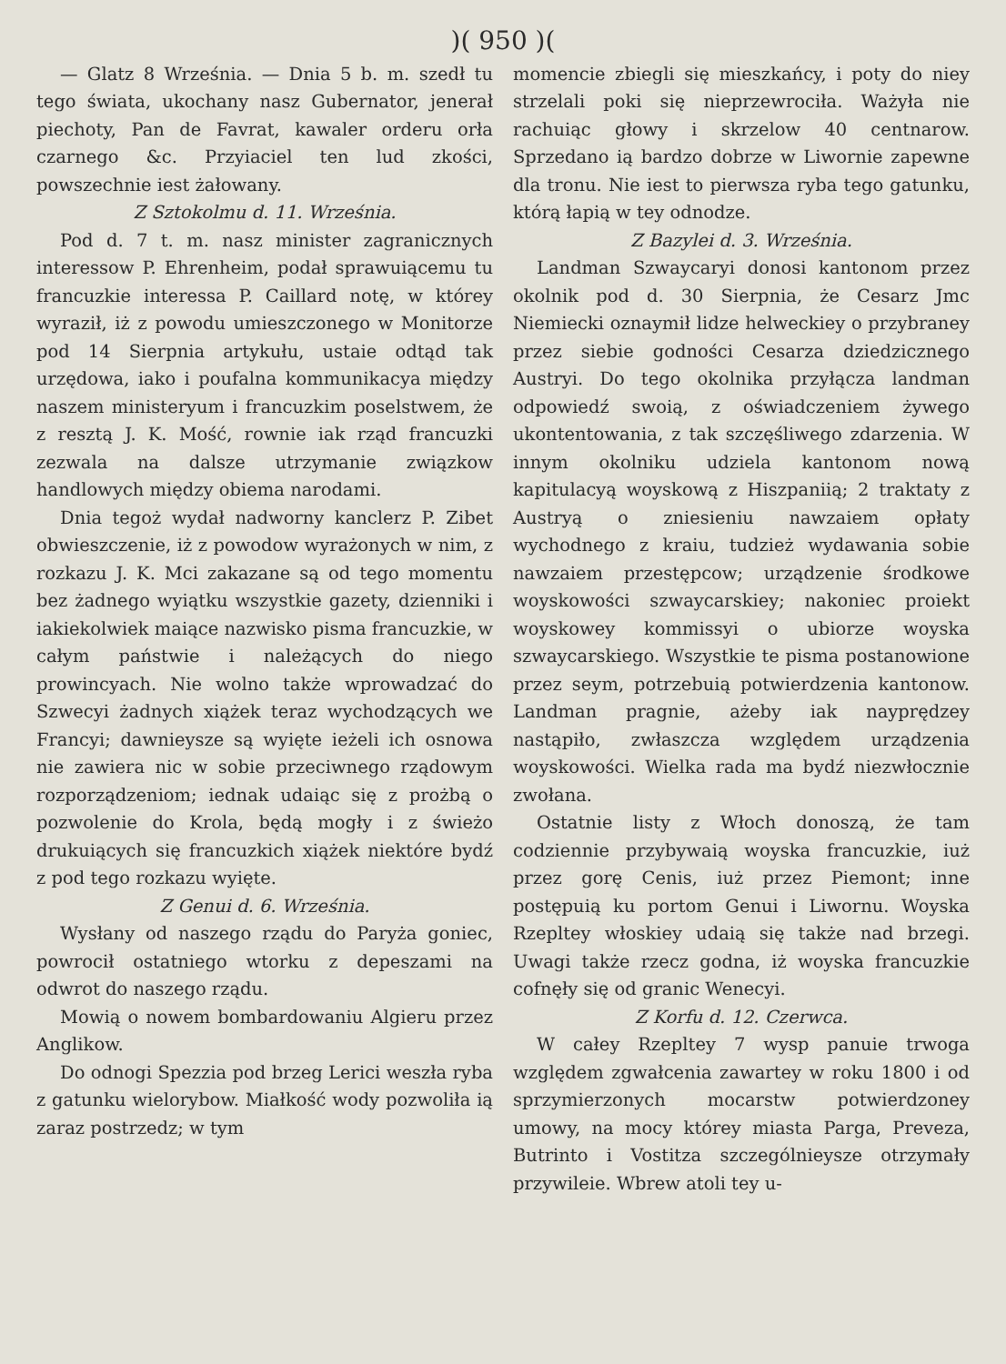)( 950 )(
— Glatz 8 Września. — Dnia 5 b. m. szedł tu tego świata, ukochany nasz Gubernator, jenerał piechoty, Pan de Favrat, kawaler orderu orła czarnego &c. Przyiaciel ten lud zkości, powszechnie iest żałowany.
Z Sztokolmu d. 11. Września.
Pod d. 7 t. m. nasz minister zagranicznych interessow P. Ehrenheim, podał sprawuiącemu tu francuzkie interessa P. Caillard notę, w którey wyraził, iż z powodu umieszczonego w Monitorze pod 14 Sierpnia artykułu, ustaie odtąd tak urzędowa, iako i poufalna kommunikacya między naszem ministeryum i francuzkim poselstwem, że z resztą J. K. Mość, rownie iak rząd francuzki zezwala na dalsze utrzymanie związkow handlowych między obiema narodami.
Dnia tegoż wydał nadworny kanclerz P. Zibet obwieszczenie, iż z powodow wyrażonych w nim, z rozkazu J. K. Mci zakazane są od tego momentu bez żadnego wyiątku wszystkie gazety, dzienniki i iakiekolwiek maiące nazwisko pisma francuzkie, w całym państwie i należących do niego prowincyach. Nie wolno także wprowadzać do Szwecyi żadnych xiążek teraz wychodzących we Francyi; dawnieysze są wyięte ieżeli ich osnowa nie zawiera nic w sobie przeciwnego rządowym rozporządzeniom; iednak udaiąc się z prożbą o pozwolenie do Krola, będą mogły i z świeżo drukuiących się francuzkich xiążek niektóre bydź z pod tego rozkazu wyięte.
Z Genui d. 6. Września.
Wysłany od naszego rządu do Paryża goniec, powrocił ostatniego wtorku z depeszami na odwrot do naszego rządu.
Mowią o nowem bombardowaniu Algieru przez Anglikow.
Do odnogi Spezzia pod brzeg Lerici weszła ryba z gatunku wielorybow. Miałkość wody pozwoliła ią zaraz postrzedz; w tym
momencie zbiegli się mieszkańcy, i poty do niey strzelali poki się nieprzewrociła. Ważyła nie rachuiąc głowy i skrzelow 40 centnarow. Sprzedano ią bardzo dobrze w Liwornie zapewne dla tronu. Nie iest to pierwsza ryba tego gatunku, którą łapią w tey odnodze.
Z Bazylei d. 3. Września.
Landman Szwaycaryi donosi kantonom przez okolnik pod d. 30 Sierpnia, że Cesarz Jmc Niemiecki oznaymił lidze helweckiey o przybraney przez siebie godności Cesarza dziedzicznego Austryi. Do tego okolnika przyłącza landman odpowiedź swoią, z oświadczeniem żywego ukontentowania, z tak szczęśliwego zdarzenia. W innym okolniku udziela kantonom nową kapitulacyą woyskową z Hiszpaniią; 2 traktaty z Austryą o zniesieniu nawzaiem opłaty wychodnego z kraiu, tudzież wydawania sobie nawzaiem przestępcow; urządzenie środkowe woyskowości szwaycarskiey; nakoniec proiekt woyskowey kommissyi o ubiorze woyska szwaycarskiego. Wszystkie te pisma postanowione przez seym, potrzebuią potwierdzenia kantonow. Landman pragnie, ażeby iak nayprędzey nastąpiło, zwłaszcza względem urządzenia woyskowości. Wielka rada ma bydź niezwłocznie zwołana.
Ostatnie listy z Włoch donoszą, że tam codziennie przybywaią woyska francuzkie, iuż przez gorę Cenis, iuż przez Piemont; inne postępuią ku portom Genui i Liwornu. Woyska Rzepltey włoskiey udaią się także nad brzegi. Uwagi także rzecz godna, iż woyska francuzkie cofnęły się od granic Wenecyi.
Z Korfu d. 12. Czerwca.
W całey Rzepltey 7 wysp panuie trwoga względem zgwałcenia zawartey w roku 1800 i od sprzymierzonych mocarstw potwierdzoney umowy, na mocy którey miasta Parga, Preveza, Butrinto i Vostitza szczególnieysze otrzymały przywileie. Wbrew atoli tey u-